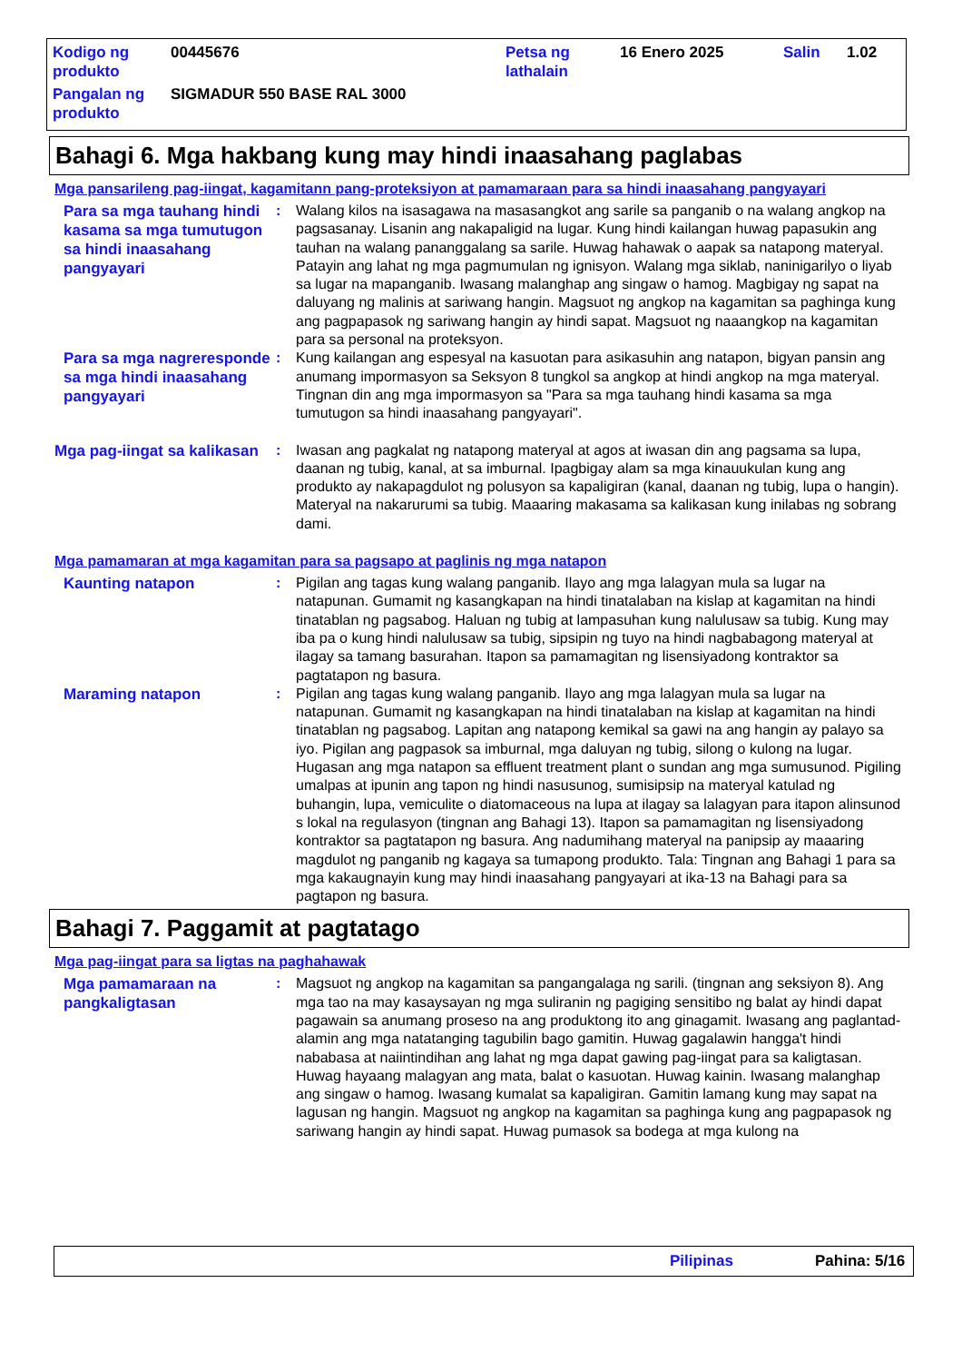| Kodigo ng produkto | 00445676 | Petsa ng lathalain | 16 Enero 2025 | Salin | 1.02 |
| Pangalan ng produkto | SIGMADUR 550 BASE RAL 3000 | | | | |
Bahagi 6. Mga hakbang kung may hindi inaasahang paglabas
Mga pansarileng pag-iingat, kagamitann pang-proteksiyon at pamamaraan para sa hindi inaasahang pangyayari
Para sa mga tauhang hindi kasama sa mga tumutugon sa hindi inaasahang pangyayari
: Walang kilos na isasagawa na masasangkot ang sarile sa panganib o na walang angkop na pagsasanay. Lisanin ang nakapaligid na lugar. Kung hindi kailangan huwag papasukin ang tauhan na walang pananggalang sa sarile. Huwag hahawak o aapak sa natapong materyal. Patayin ang lahat ng mga pagmumulan ng ignisyon. Walang mga siklab, naninigarilyo o liyab sa lugar na mapanganib. Iwasang malanghap ang singaw o hamog. Magbigay ng sapat na daluyang ng malinis at sariwang hangin. Magsuot ng angkop na kagamitan sa paghinga kung ang pagpapasok ng sariwang hangin ay hindi sapat. Magsuot ng naaangkop na kagamitan para sa personal na proteksyon.
Para sa mga nagreresponde sa mga hindi inaasahang pangyayari
: Kung kailangan ang espesyal na kasuotan para asikasuhin ang natapon, bigyan pansin ang anumang impormasyon sa Seksyon 8 tungkol sa angkop at hindi angkop na mga materyal. Tingnan din ang mga impormasyon sa "Para sa mga tauhang hindi kasama sa mga tumutugon sa hindi inaasahang pangyayari".
Mga pag-iingat sa kalikasan
: Iwasan ang pagkalat ng natapong materyal at agos at iwasan din ang pagsama sa lupa, daanan ng tubig, kanal, at sa imburnal. Ipagbigay alam sa mga kinauukulan kung ang produkto ay nakapagdulot ng polusyon sa kapaligiran (kanal, daanan ng tubig, lupa o hangin). Materyal na nakarurumi sa tubig. Maaaring makasama sa kalikasan kung inilabas ng sobrang dami.
Mga pamamaran at mga kagamitan para sa pagsapo at paglinis ng mga natapon
Kaunting natapon
: Pigilan ang tagas kung walang panganib. Ilayo ang mga lalagyan mula sa lugar na natapunan. Gumamit ng kasangkapan na hindi tinatalaban na kislap at kagamitan na hindi tinatablan ng pagsabog. Haluan ng tubig at lampasuhan kung nalulusaw sa tubig. Kung may iba pa o kung hindi nalulusaw sa tubig, sipsipin ng tuyo na hindi nagbabagong materyal at ilagay sa tamang basurahan. Itapon sa pamamagitan ng lisensiyadong kontraktor sa pagtatapon ng basura.
Maraming natapon
: Pigilan ang tagas kung walang panganib. Ilayo ang mga lalagyan mula sa lugar na natapunan. Gumamit ng kasangkapan na hindi tinatalaban na kislap at kagamitan na hindi tinatablan ng pagsabog. Lapitan ang natapong kemikal sa gawi na ang hangin ay palayo sa iyo. Pigilan ang pagpasok sa imburnal, mga daluyan ng tubig, silong o kulong na lugar. Hugasan ang mga natapon sa effluent treatment plant o sundan ang mga sumusunod. Pigiling umalpas at ipunin ang tapon ng hindi nasusunog, sumisipsip na materyal katulad ng buhangin, lupa, vemiculite o diatomaceous na lupa at ilagay sa lalagyan para itapon alinsunod s lokal na regulasyon (tingnan ang Bahagi 13). Itapon sa pamamagitan ng lisensiyadong kontraktor sa pagtatapon ng basura. Ang nadumihang materyal na panipsip ay maaaring magdulot ng panganib ng kagaya sa tumapong produkto. Tala: Tingnan ang Bahagi 1 para sa mga kakaugnayin kung may hindi inaasahang pangyayari at ika-13 na Bahagi para sa pagtapon ng basura.
Bahagi 7. Paggamit at pagtatago
Mga pag-iingat para sa ligtas na paghahawak
Mga pamamaraan na pangkaligtasan
: Magsuot ng angkop na kagamitan sa pangangalaga ng sarili. (tingnan ang seksiyon 8). Ang mga tao na may kasaysayan ng mga suliranin ng pagiging sensitibo ng balat ay hindi dapat pagawain sa anumang proseso na ang produktong ito ang ginagamit. Iwasang ang paglantad- alamin ang mga natatanging tagubilin bago gamitin. Huwag gagalawin hangga't hindi nababasa at naiintindihan ang lahat ng mga dapat gawing pag-iingat para sa kaligtasan. Huwag hayaang malagyan ang mata, balat o kasuotan. Huwag kainin. Iwasang malanghap ang singaw o hamog. Iwasang kumalat sa kapaligiran. Gamitin lamang kung may sapat na lagusan ng hangin. Magsuot ng angkop na kagamitan sa paghinga kung ang pagpapasok ng sariwang hangin ay hindi sapat. Huwag pumasok sa bodega at mga kulong na
Pilipinas Pahina: 5/16